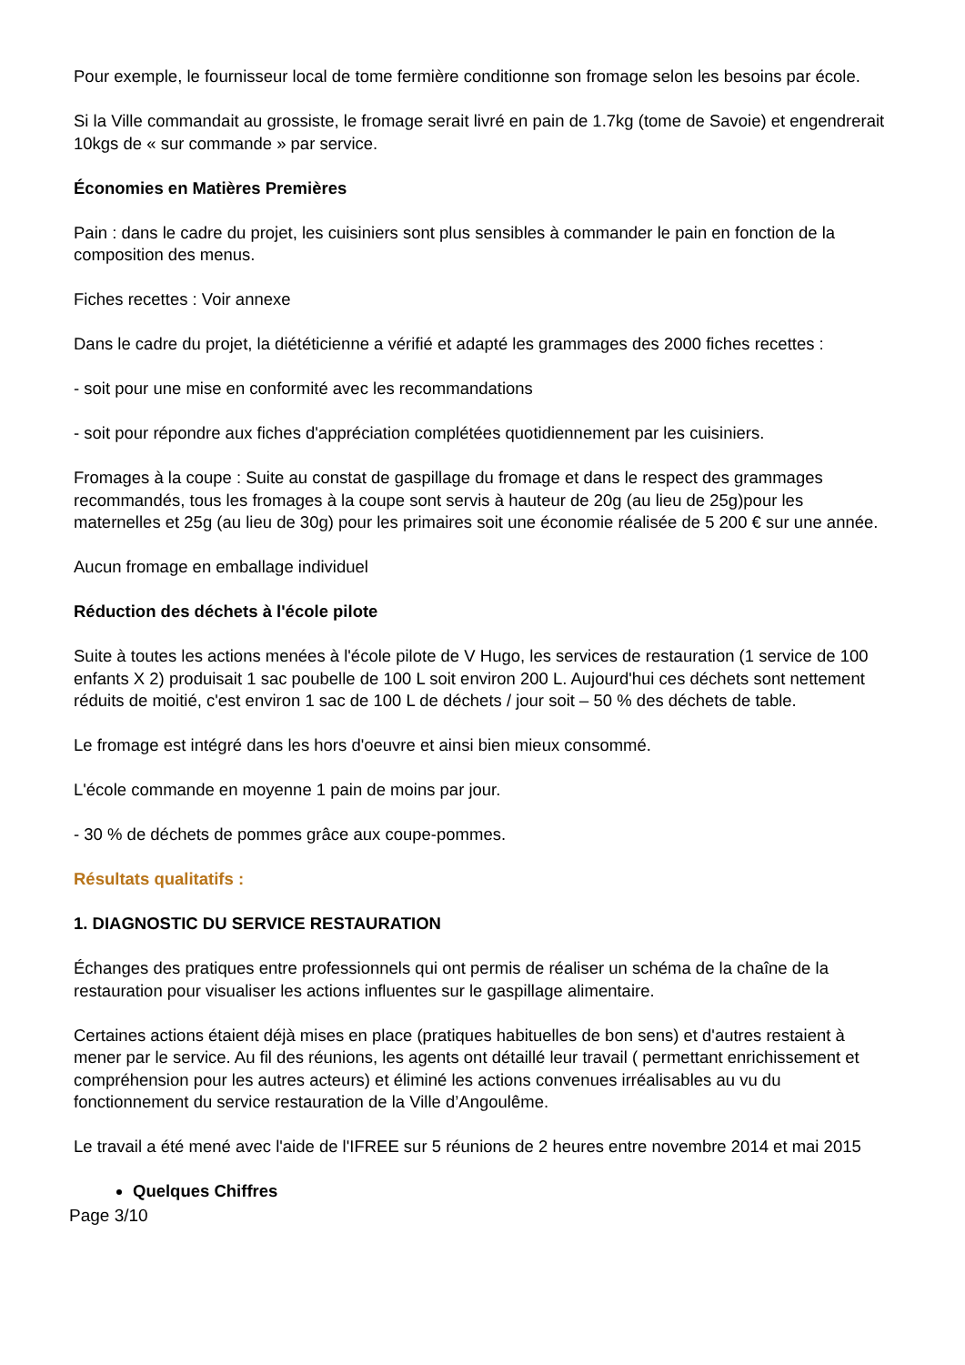Pour exemple, le fournisseur local de tome fermière conditionne son fromage selon les besoins par école.
Si la Ville commandait au grossiste, le fromage serait livré en pain de 1.7kg (tome de Savoie) et engendrerait 10kgs de « sur commande » par service.
Économies en Matières Premières
Pain : dans le cadre du projet, les cuisiniers sont plus sensibles à commander le pain en fonction de la composition des menus.
Fiches recettes : Voir annexe
Dans le cadre du projet, la diététicienne a vérifié et adapté les grammages des 2000 fiches recettes :
- soit pour une mise en conformité avec les recommandations
- soit pour répondre aux fiches d'appréciation complétées quotidiennement par les cuisiniers.
Fromages à la coupe : Suite au constat de gaspillage du fromage et dans le respect des grammages recommandés, tous les fromages à la coupe sont servis à hauteur de 20g (au lieu de 25g)pour les maternelles et 25g (au lieu de 30g) pour les primaires soit une économie réalisée de 5 200 € sur une année.
Aucun fromage en emballage individuel
Réduction des déchets à l'école pilote
Suite à toutes les actions menées à l'école pilote de V Hugo, les services de restauration (1 service de 100 enfants X 2) produisait 1 sac poubelle de 100 L soit environ 200 L. Aujourd'hui ces déchets sont nettement réduits de moitié, c'est environ 1 sac de 100 L de déchets / jour soit – 50 % des déchets de table.
Le fromage est intégré dans les hors d'oeuvre et ainsi bien mieux consommé.
L'école commande en moyenne 1 pain de moins par jour.
- 30 % de déchets de pommes grâce aux coupe-pommes.
Résultats qualitatifs :
1. DIAGNOSTIC DU SERVICE RESTAURATION
Échanges des pratiques entre professionnels qui ont permis de réaliser un schéma de la chaîne de la restauration pour visualiser les actions influentes sur le gaspillage alimentaire.
Certaines actions étaient déjà mises en place (pratiques habituelles de bon sens) et d'autres restaient à mener par le service. Au fil des réunions, les agents ont détaillé leur travail ( permettant enrichissement et compréhension pour les autres acteurs) et éliminé les actions convenues irréalisables au vu du fonctionnement du service restauration de la Ville d’Angoulême.
Le travail a été mené avec l'aide de l'IFREE sur 5 réunions de 2 heures entre novembre 2014 et mai 2015
Quelques Chiffres
Page 3/10